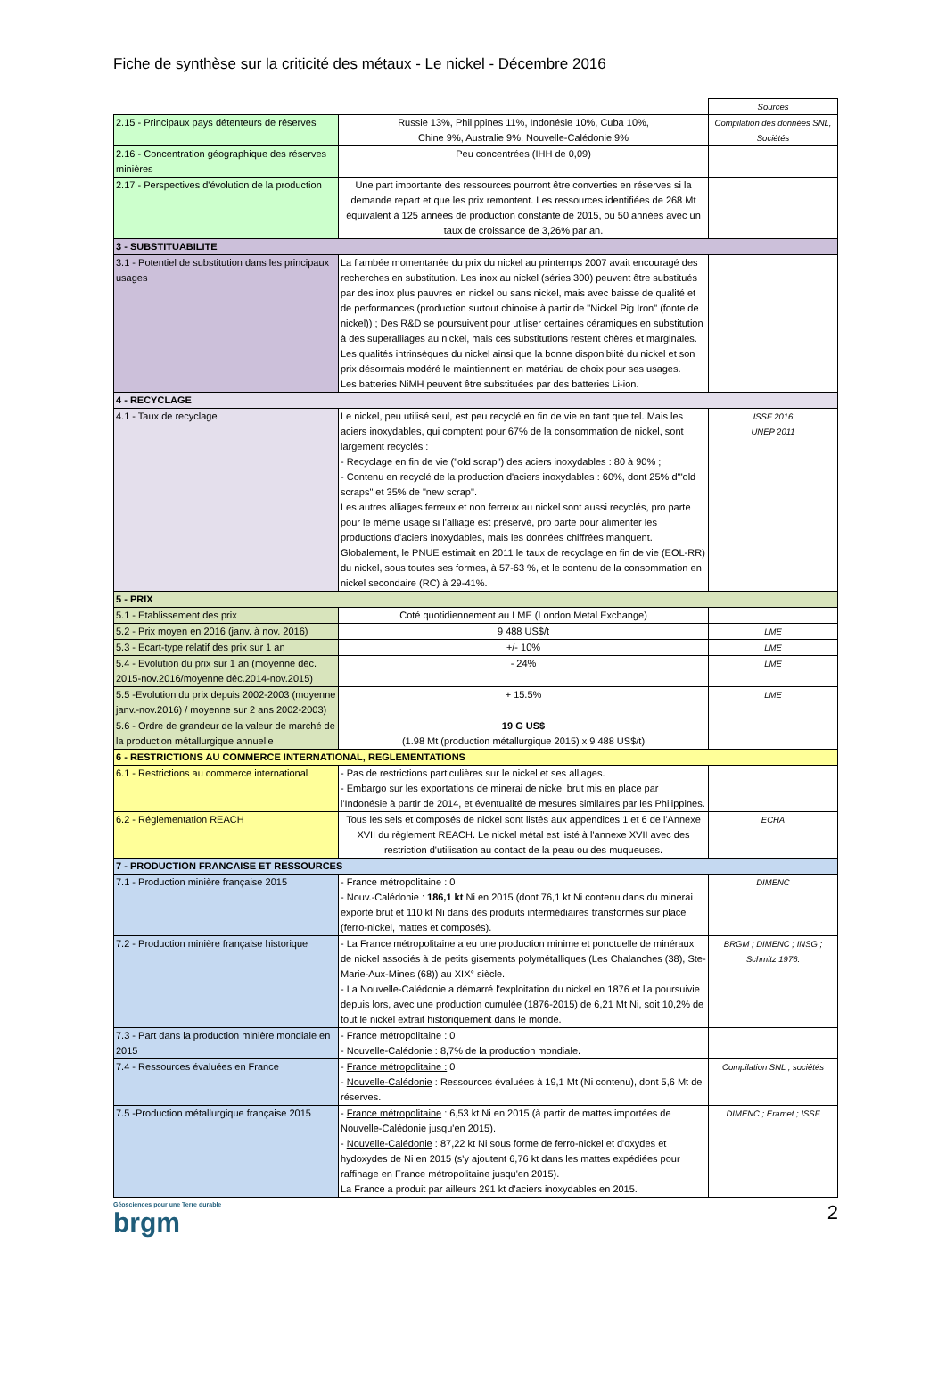Fiche de synthèse sur la criticité des métaux - Le nickel - Décembre 2016
| | | Sources |
| 2.15 - Principaux pays détenteurs de réserves | Russie 13%, Philippines 11%, Indonésie 10%, Cuba 10%, Chine 9%, Australie 9%, Nouvelle-Calédonie 9% | Compilation des données SNL, Sociétés |
| 2.16 - Concentration géographique des réserves minières | Peu concentrées (IHH de 0,09) | |
| 2.17 - Perspectives d'évolution de la production | Une part importante des ressources pourront être converties en réserves si la demande repart et que les prix remontent. Les ressources identifiées de 268 Mt équivalent à 125 années de production constante de 2015, ou 50 années avec un taux de croissance de 3,26% par an. | |
| 3 - SUBSTITUABILITE | | |
| 3.1 - Potentiel de substitution dans les principaux usages | La flambée momentanée du prix du nickel au printemps 2007 avait encouragé des recherches en substitution. Les inox au nickel (séries 300) peuvent être substitués par des inox plus pauvres en nickel ou sans nickel, mais avec baisse de qualité et de performances (production surtout chinoise à partir de "Nickel Pig Iron" (fonte de nickel)) ; Des R&D se poursuivent pour utiliser certaines céramiques en substitution à des superalliages au nickel, mais ces substitutions restent chères et marginales. Les qualités intrinsèques du nickel ainsi que la bonne disponibiité du nickel et son prix désormais modéré le maintiennent en matériau de choix pour ses usages. Les batteries NiMH peuvent être substituées par des batteries Li-ion. | |
| 4 - RECYCLAGE | | |
| 4.1 - Taux de recyclage | Le nickel, peu utilisé seul, est peu recyclé en fin de vie en tant que tel. Mais les aciers inoxydables, qui comptent pour 67% de la consommation de nickel, sont largement recyclés : - Recyclage en fin de vie ("old scrap") des aciers inoxydables : 80 à 90% ; - Contenu en recyclé de la production d'aciers inoxydables : 60%, dont 25% d'"old scraps" et 35% de "new scrap". Les autres alliages ferreux et non ferreux au nickel sont aussi recyclés, pro parte pour le même usage si l'alliage est préservé, pro parte pour alimenter les productions d'aciers inoxydables, mais les données chiffrées manquent. Globalement, le PNUE estimait en 2011 le taux de recyclage en fin de vie (EOL-RR) du nickel, sous toutes ses formes, à 57-63 %, et le contenu de la consommation en nickel secondaire (RC) à 29-41%. | ISSF 2016 UNEP 2011 |
| 5 - PRIX | | |
| 5.1 - Etablissement des prix | Coté quotidiennement au LME (London Metal Exchange) | |
| 5.2 - Prix moyen en 2016 (janv. à nov. 2016) | 9 488 US$/t | LME |
| 5.3 - Ecart-type relatif des prix sur 1 an | +/- 10% | LME |
| 5.4 - Evolution du prix sur 1 an (moyenne déc. 2015-nov.2016/moyenne déc.2014-nov.2015) | - 24% | LME |
| 5.5 -Evolution du prix depuis 2002-2003 (moyenne janv.-nov.2016) / moyenne sur 2 ans 2002-2003) | + 15.5% | LME |
| 5.6 - Ordre de grandeur de la valeur de marché de la production métallurgique annuelle | 19 G US$ (1.98 Mt (production métallurgique 2015) x 9 488 US$/t) | |
| 6 - RESTRICTIONS AU COMMERCE INTERNATIONAL, REGLEMENTATIONS | | |
| 6.1 - Restrictions au commerce international | - Pas de restrictions particulières sur le nickel et ses alliages. - Embargo sur les exportations de minerai de nickel brut mis en place par l'Indonésie à partir de 2014, et éventualité de mesures similaires par les Philippines. | |
| 6.2 - Réglementation REACH | Tous les sels et composés de nickel sont listés aux appendices 1 et 6 de l'Annexe XVII du règlement REACH. Le nickel métal est listé à l'annexe XVII avec des restriction d'utilisation au contact de la peau ou des muqueuses. | ECHA |
| 7 - PRODUCTION FRANCAISE ET RESSOURCES | | |
| 7.1 - Production minière française 2015 | - France métropolitaine : 0 - Nouv.-Calédonie : 186,1 kt Ni en 2015 (dont 76,1 kt Ni contenu dans du minerai exporté brut et 110 kt Ni dans des produits intermédiaires transformés sur place (ferro-nickel, mattes et composés). | DIMENC |
| 7.2 - Production minière française historique | - La France métropolitaine a eu une production minime et ponctuelle de minéraux de nickel associés à de petits gisements polymétalliques (Les Chalanches (38), Ste-Marie-Aux-Mines (68)) au XIX° siècle. - La Nouvelle-Calédonie a démarré l'exploitation du nickel en 1876 et l'a poursuivie depuis lors, avec une production cumulée (1876-2015) de 6,21 Mt Ni, soit 10,2% de tout le nickel extrait historiquement dans le monde. | BRGM ; DIMENC ; INSG ; Schmitz 1976. |
| 7.3 - Part dans la production minière mondiale en 2015 | - France métropolitaine : 0 - Nouvelle-Calédonie : 8,7% de la production mondiale. | |
| 7.4 - Ressources évaluées en France | - France métropolitaine : 0 - Nouvelle-Calédonie : Ressources évaluées à 19,1 Mt (Ni contenu), dont 5,6 Mt de réserves. | Compilation SNL ; sociétés |
| 7.5 -Production métallurgique française 2015 | - France métropolitaine : 6,53 kt Ni en 2015 (à partir de mattes importées de Nouvelle-Calédonie jusqu'en 2015). - Nouvelle-Calédonie : 87,22 kt Ni sous forme de ferro-nickel et d'oxydes et hydoxydes de Ni en 2015 (s'y ajoutent 6,76 kt dans les mattes expédiées pour raffinage en France métropolitaine jusqu'en 2015). La France a produit par ailleurs 291 kt d'aciers inoxydables en 2015. | DIMENC ; Eramet ; ISSF |
Géosciences pour une Terre durable
brgm
2